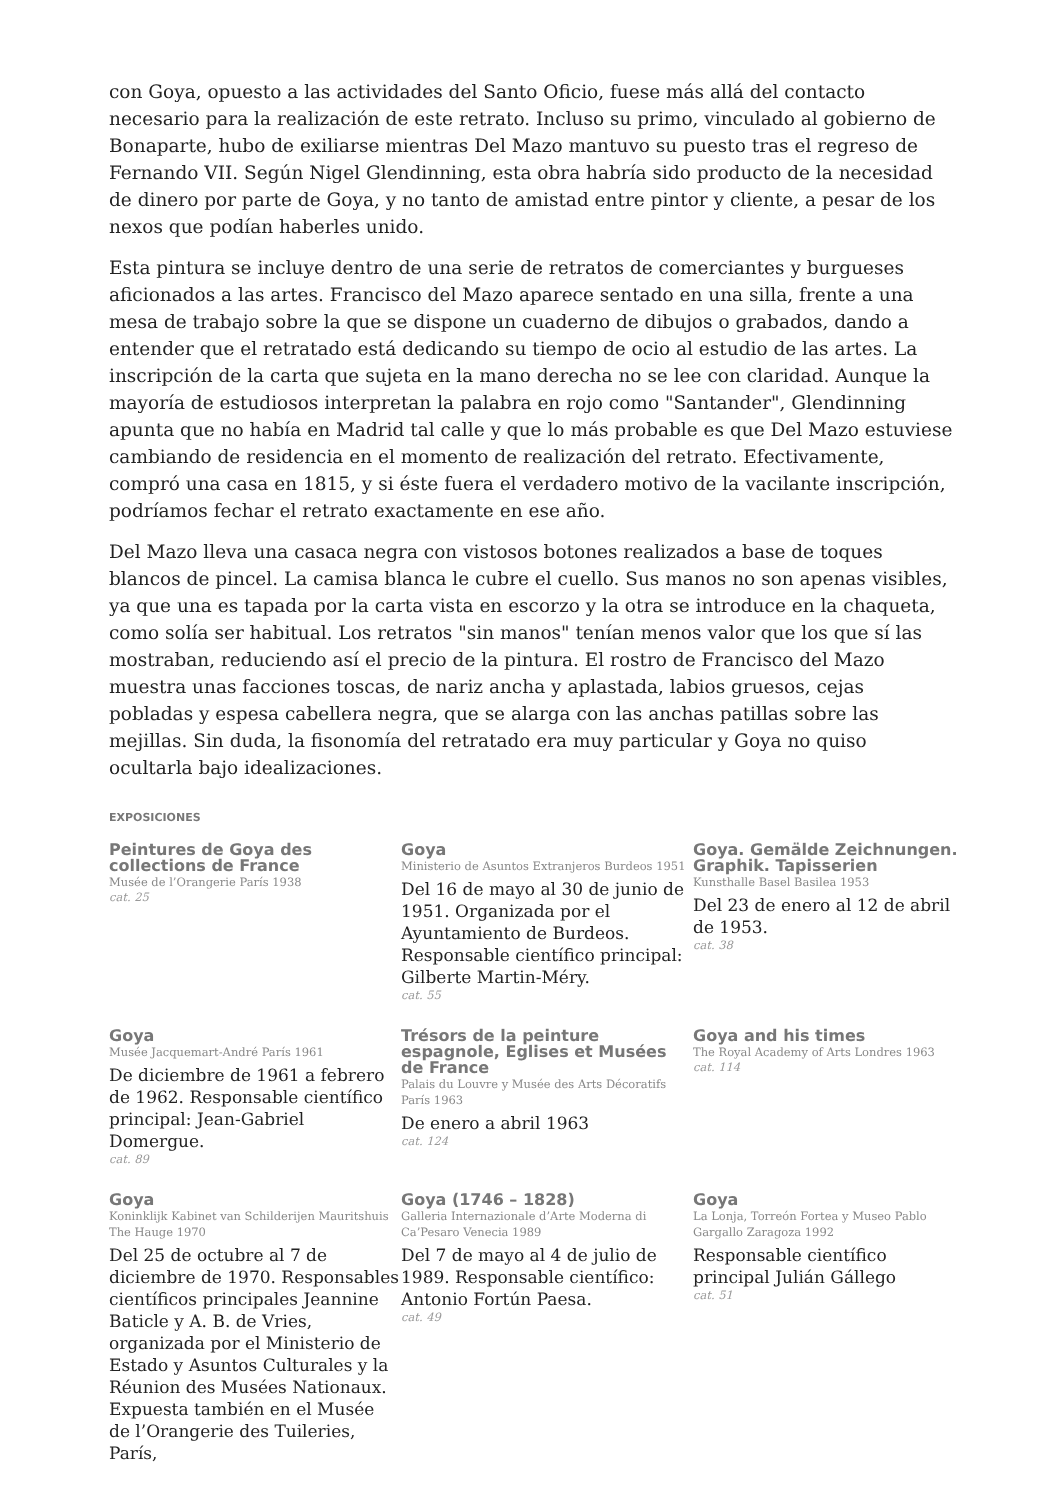con Goya, opuesto a las actividades del Santo Oficio, fuese más allá del contacto necesario para la realización de este retrato. Incluso su primo, vinculado al gobierno de Bonaparte, hubo de exiliarse mientras Del Mazo mantuvo su puesto tras el regreso de Fernando VII. Según Nigel Glendinning, esta obra habría sido producto de la necesidad de dinero por parte de Goya, y no tanto de amistad entre pintor y cliente, a pesar de los nexos que podían haberles unido.
Esta pintura se incluye dentro de una serie de retratos de comerciantes y burgueses aficionados a las artes. Francisco del Mazo aparece sentado en una silla, frente a una mesa de trabajo sobre la que se dispone un cuaderno de dibujos o grabados, dando a entender que el retratado está dedicando su tiempo de ocio al estudio de las artes. La inscripción de la carta que sujeta en la mano derecha no se lee con claridad. Aunque la mayoría de estudiosos interpretan la palabra en rojo como "Santander", Glendinning apunta que no había en Madrid tal calle y que lo más probable es que Del Mazo estuviese cambiando de residencia en el momento de realización del retrato. Efectivamente, compró una casa en 1815, y si éste fuera el verdadero motivo de la vacilante inscripción, podríamos fechar el retrato exactamente en ese año.
Del Mazo lleva una casaca negra con vistosos botones realizados a base de toques blancos de pincel. La camisa blanca le cubre el cuello. Sus manos no son apenas visibles, ya que una es tapada por la carta vista en escorzo y la otra se introduce en la chaqueta, como solía ser habitual. Los retratos "sin manos" tenían menos valor que los que sí las mostraban, reduciendo así el precio de la pintura. El rostro de Francisco del Mazo muestra unas facciones toscas, de nariz ancha y aplastada, labios gruesos, cejas pobladas y espesa cabellera negra, que se alarga con las anchas patillas sobre las mejillas. Sin duda, la fisonomía del retratado era muy particular y Goya no quiso ocultarla bajo idealizaciones.
EXPOSICIONES
Peintures de Goya des collections de France
Musée de l’Orangerie París 1938
cat. 25
Goya
Ministerio de Asuntos Extranjeros Burdeos 1951
Del 16 de mayo al 30 de junio de 1951. Organizada por el Ayuntamiento de Burdeos. Responsable científico principal: Gilberte Martin-Méry.
cat. 55
Goya. Gemälde Zeichnungen. Graphik. Tapisserien
Kunsthalle Basel Basilea 1953
Del 23 de enero al 12 de abril de 1953.
cat. 38
Goya
Musée Jacquemart-André París 1961
De diciembre de 1961 a febrero de 1962. Responsable científico principal: Jean-Gabriel Domergue.
cat. 89
Trésors de la peinture espagnole, Eglises et Musées de France
Palais du Louvre y Musée des Arts Décoratifs París 1963
De enero a abril 1963
cat. 124
Goya and his times
The Royal Academy of Arts Londres 1963
cat. 114
Goya
Koninklijk Kabinet van Schilderijen Mauritshuis The Hauge 1970
Del 25 de octubre al 7 de diciembre de 1970. Responsables científicos principales Jeannine Baticle y A. B. de Vries, organizada por el Ministerio de Estado y Asuntos Culturales y la Réunion des Musées Nationaux. Expuesta también en el Musée de l’Orangerie des Tuileries, París,
Goya (1746 – 1828)
Galleria Internazionale d’Arte Moderna di Ca’Pesaro Venecia 1989
Del 7 de mayo al 4 de julio de 1989. Responsable científico: Antonio Fortún Paesa.
cat. 49
Goya
La Lonja, Torreón Fortea y Museo Pablo Gargallo Zaragoza 1992
Responsable científico principal Julián Gállego
cat. 51